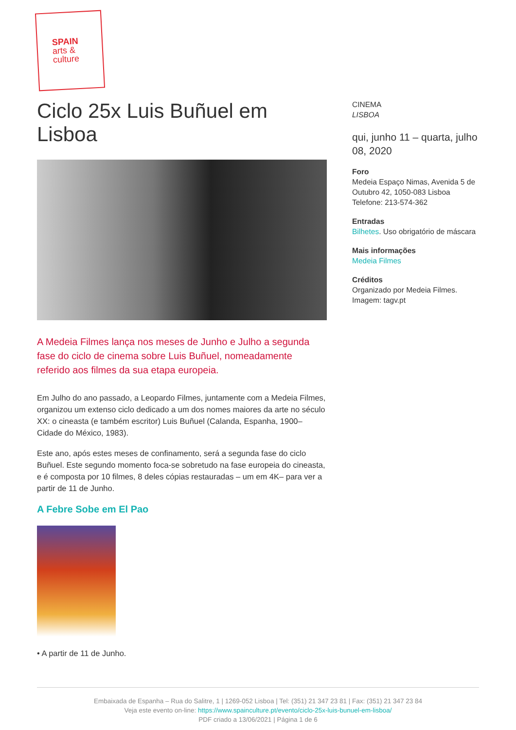SPAIN
arts &
culture
Ciclo 25x Luis Buñuel em Lisboa
A Medeia Filmes lança nos meses de Junho e Julho a segunda fase do ciclo de cinema sobre Luis Buñuel, nomeadamente referido aos filmes da sua etapa europeia.
Em Julho do ano passado, a Leopardo Filmes, juntamente com a Medeia Filmes, organizou um extenso ciclo dedicado a um dos nomes maiores da arte no século XX: o cineasta (e também escritor) Luis Buñuel (Calanda, Espanha, 1900–Cidade do México, 1983).
Este ano, após estes meses de confinamento, será a segunda fase do ciclo Buñuel. Este segundo momento foca-se sobretudo na fase europeia do cineasta, e é composta por 10 filmes, 8 deles cópias restauradas – um em 4K– para ver a partir de 11 de Junho.
A Febre Sobe em El Pao
• A partir de 11 de Junho.
CINEMA
LISBOA
qui, junho 11 – quarta, julho 08, 2020
Foro
Medeia Espaço Nimas, Avenida 5 de Outubro 42, 1050-083 Lisboa
Telefone: 213-574-362
Entradas
Bilhetes. Uso obrigatório de máscara
Mais informações
Medeia Filmes
Créditos
Organizado por Medeia Filmes.
Imagem: tagv.pt
Embaixada de Espanha – Rua do Salitre, 1 | 1269-052 Lisboa | Tel: (351) 21 347 23 81 | Fax: (351) 21 347 23 84
Veja este evento on-line: https://www.spainculture.pt/evento/ciclo-25x-luis-bunuel-em-lisboa/
PDF criado a 13/06/2021 | Página 1 de 6